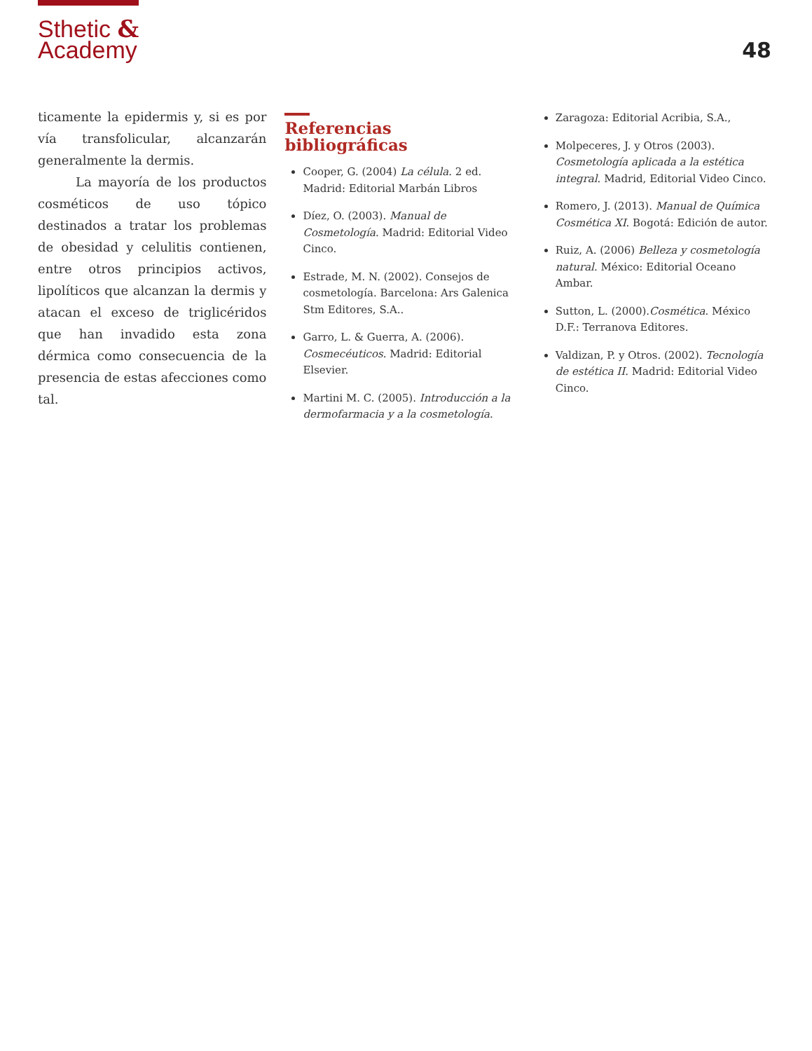Sthetic &
Academy
48
ticamente la epidermis y, si es por vía transfolicular, alcanzarán generalmente la dermis.
La mayoría de los productos cosméticos de uso tópico destinados a tratar los problemas de obesidad y celulitis contienen, entre otros principios activos, lipolíticos que alcanzan la dermis y atacan el exceso de triglicéridos que han invadido esta zona dérmica como consecuencia de la presencia de estas afecciones como tal.
Referencias bibliográficas
Cooper, G. (2004) La célula. 2 ed. Madrid: Editorial Marbán Libros
Díez, O. (2003). Manual de Cosmetología. Madrid: Editorial Video Cinco.
Estrade, M. N. (2002). Consejos de cosmetología. Barcelona: Ars Galenica Stm Editores, S.A..
Garro, L. & Guerra, A. (2006). Cosmecéuticos. Madrid: Editorial Elsevier.
Martini M. C. (2005). Introducción a la dermofarmacia y a la cosmetología.
Zaragoza: Editorial Acribia, S.A.,
Molpeceres, J. y Otros (2003). Cosmetología aplicada a la estética integral. Madrid, Editorial Video Cinco.
Romero, J. (2013). Manual de Química Cosmética XI. Bogotá: Edición de autor.
Ruiz, A. (2006) Belleza y cosmetología natural. México: Editorial Oceano Ambar.
Sutton, L. (2000).Cosmética. México D.F.: Terranova Editores.
Valdizan, P. y Otros. (2002). Tecnología de estética II. Madrid: Editorial Video Cinco.